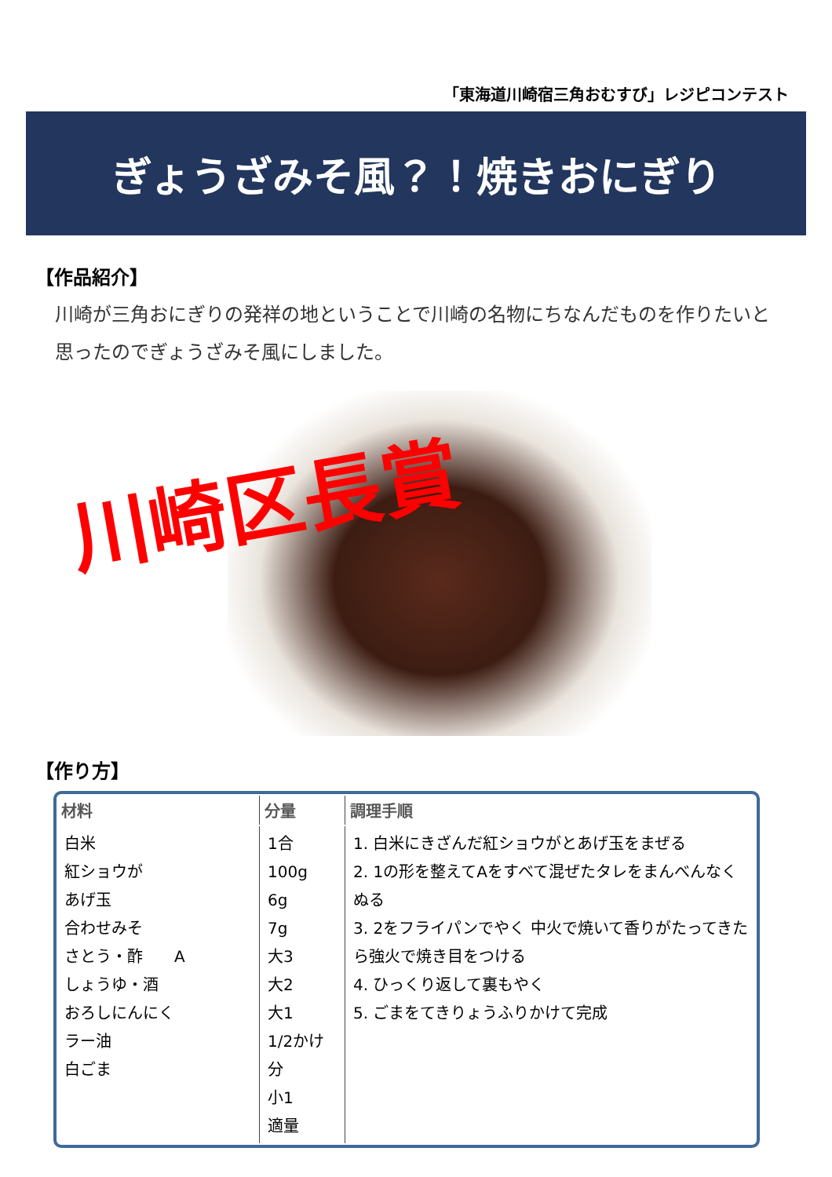「東海道川崎宿三角おむすび」レジピコンテスト
ぎょうざみそ風？！焼きおにぎり
【作品紹介】
川崎が三角おにぎりの発祥の地ということで川崎の名物にちなんだものを作りたいと思ったのでぎょうざみそ風にしました。
川崎区長賞
【作り方】
| 材料 | 分量 | 調理手順 |
| --- | --- | --- |
| 白米 紅ショウが あげ玉 合わせみそ さとう・酢 A しょうゆ・酒 おろしにんにく ラー油 白ごま | 1合 100g 6g 7g 大3 大2 大1 1/2かけ分 小1 適量 | 1. 白米にきざんだ紅ショウがとあげ玉をまぜる 2. 1の形を整えてAをすべて混ぜたタレをまんべんなくぬる 3. 2をフライパンでやく 中火で焼いて香りがたってきたら強火で焼き目をつける 4. ひっくり返して裏もやく 5. ごまをてきりょうふりかけて完成 |